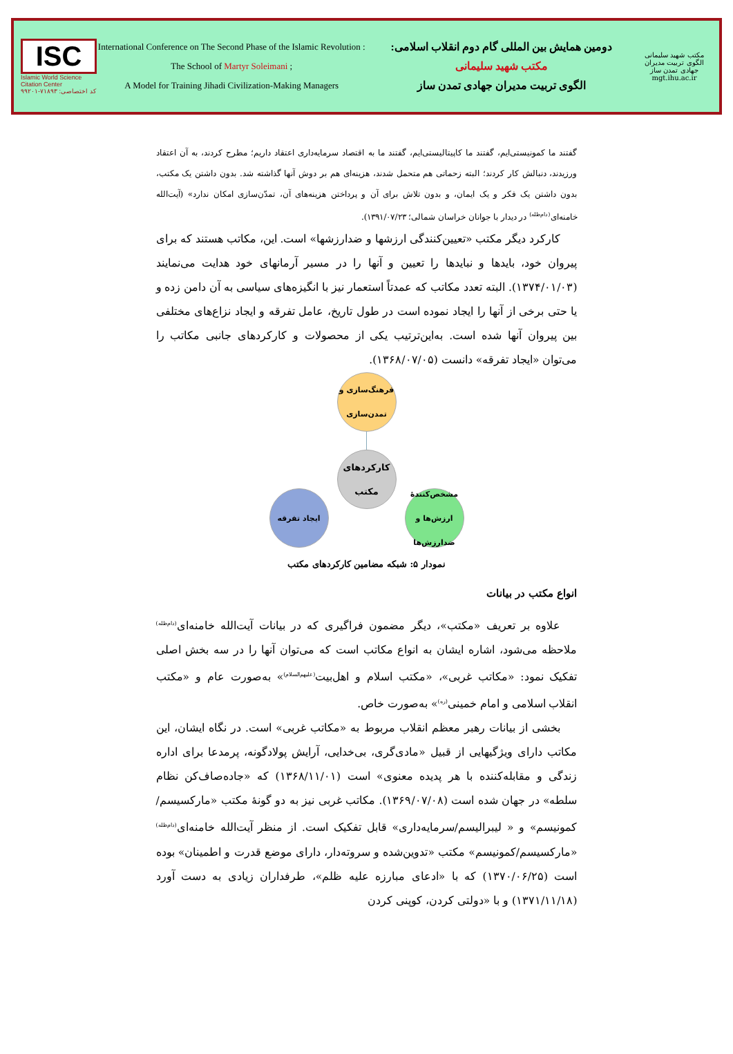ISC
Islamic World Science Citation Center
کد اختصاصی: ۷۱۸۹۳-۹۹۲۰۱
International Conference on The Second Phase of the Islamic Revolution :
The School of Martyr Soleimani ;
A Model for Training Jihadi Civilization-Making Managers
دومین همایش بین المللی گام دوم انقلاب اسلامی:
مکتب شهید سلیمانی
الگوی تربیت مدیران جهادی تمدن ساز
مکتب شهید سلیمانی
الگوی تربیت مدیران جهادی تمدن ساز
mgt.ihu.ac.ir
گفتند ما کمونیستی‌ایم، گفتند ما کاپیتالیستی‌ایم، گفتند ما به اقتصاد سرمایه‌داری اعتقاد داریم؛ مطرح کردند، به آن اعتقاد ورزیدند، دنبالش کار کردند؛ البته زحماتی هم متحمل شدند، هزینه‌ای هم بر دوش آنها گذاشته شد. بدون داشتن یک مکتب، بدون داشتن یک فکر و یک ایمان، و بدون تلاش برای آن و پرداختن هزینه‌های آن، تمدّن‌سازی امکان ندارد» (آیت‌الله خامنه‌ای<sup>(دام‌ظله)</sup> در دیدار با جوانان خراسان شمالی؛ ۱۳۹۱/۰۷/۲۳).
کارکرد دیگر مکتب «تعیین‌کنندگی ارزشها و ضدارزشها» است. این، مکاتب هستند که برای پیروان خود، بایدها و نبایدها را تعیین و آنها را در مسیر آرمانهای خود هدایت می‌نمایند (۱۳۷۴/۰۱/۰۳). البته تعدد مکاتب که عمدتاً استعمار نیز با انگیزه‌های سیاسی به آن دامن زده و یا حتی برخی از آنها را ایجاد نموده است در طول تاریخ، عامل تفرقه و ایجاد نزاع‌های مختلفی بین پیروان آنها شده است. به‌این‌ترتیب یکی از محصولات و کارکردهای جانبی مکاتب را می‌توان «ایجاد تفرقه» دانست (۱۳۶۸/۰۷/۰۵).
فرهنگ‌سازی و تمدن‌سازی
کارکردهای مکتب
مشخص‌کنندهٔ ارزش‌ها و ضدارزش‌ها
ایجاد تفرقه
نمودار ۵: شبکه مضامین کارکردهای مکتب
انواع مکتب در بیانات
علاوه بر تعریف «مکتب»، دیگر مضمون فراگیری که در بیانات آیت‌الله خامنه‌ای<sup>(دام‌ظله)</sup> ملاحظه می‌شود، اشاره ایشان به انواع مکاتب است که می‌توان آنها را در سه بخش اصلی تفکیک نمود: «مکاتب غربی»، «مکتب اسلام و اهل‌بیت<sup>(علیهم‌السلام)</sup>» به‌صورت عام و «مکتب انقلاب اسلامی و امام خمینی<sup>(ره)</sup>» به‌صورت خاص.
بخشی از بیانات رهبر معظم انقلاب مربوط به «مکاتب غربی» است. در نگاه ایشان، این مکاتب دارای ویژگیهایی از قبیل «مادی‌گری، بی‌خدایی، آرایش پولادگونه، پرمدعا برای اداره زندگی و مقابله‌کننده با هر پدیده معنوی» است (۱۳۶۸/۱۱/۰۱) که «جاده‌صاف‌کن نظام سلطه» در جهان شده است (۱۳۶۹/۰۷/۰۸). مکاتب غربی نیز به دو گونهٔ مکتب «مارکسیسم/کمونیسم» و « لیبرالیسم/سرمایه‌داری» قابل تفکیک است. از منظر آیت‌الله خامنه‌ای<sup>(دام‌ظله)</sup> «مارکسیسم/کمونیسم» مکتب «تدوین‌شده و سروته‌دار، دارای موضع قدرت و اطمینان» بوده است (۱۳۷۰/۰۶/۲۵) که با «ادعای مبارزه علیه ظلم»، طرفداران زیادی به دست آورد (۱۳۷۱/۱۱/۱۸) و با «دولتی کردن، کوپنی کردن